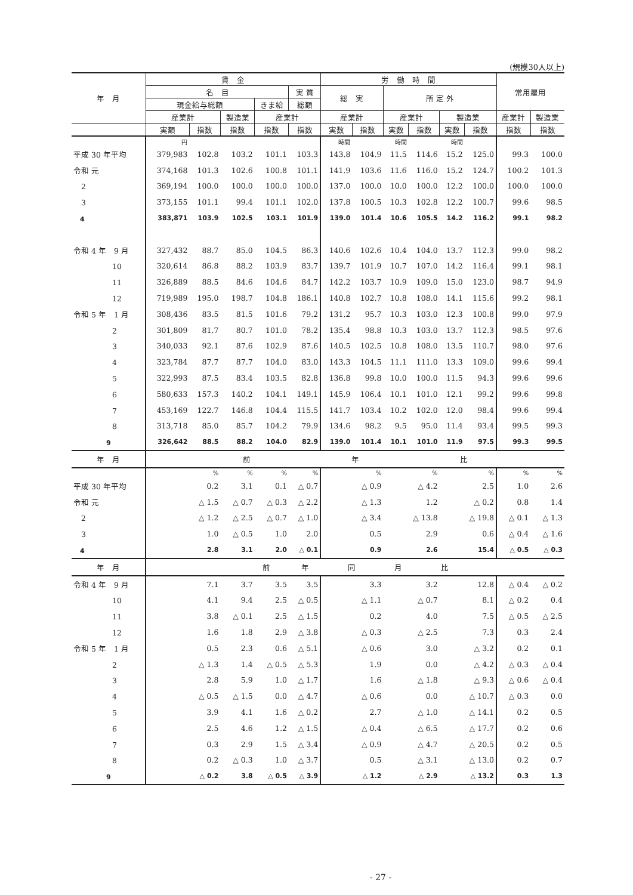(規模30人以上)
| 年 月 | 賃 金 | | | | | 労 働 時 間 | | | | | | 常用雇用 | |
| --- | --- | --- | --- | --- | --- | --- | --- | --- | --- | --- | --- | --- | --- |
| | 名 目 | | | | 実 質 | 総 実 | | 所 定 外 | | | | | |
| | 現金給与総額 | | | きま給 | 総額 | | | | | | | | |
| | 産業計 | | 製造業 | 産業計 | | 産業計 | | 産業計 | | 製造業 | | 産業計 | 製造業 |
| | 実額 | 指数 | 指数 | 指数 | 指数 | 実数 | 指数 | 実数 | 指数 | 実数 | 指数 | 指数 | 指数 |
| | 円 | | | | | 時間 | | 時間 | | 時間 | | | |
| 平成 30 年平均 | 379,983 | 102.8 | 103.2 | 101.1 | 103.3 | 143.8 | 104.9 | 11.5 | 114.6 | 15.2 | 125.0 | 99.3 | 100.0 |
| 令和 元 | 374,168 | 101.3 | 102.6 | 100.8 | 101.1 | 141.9 | 103.6 | 11.6 | 116.0 | 15.2 | 124.7 | 100.2 | 101.3 |
| 2 | 369,194 | 100.0 | 100.0 | 100.0 | 100.0 | 137.0 | 100.0 | 10.0 | 100.0 | 12.2 | 100.0 | 100.0 | 100.0 |
| 3 | 373,155 | 101.1 | 99.4 | 101.1 | 102.0 | 137.8 | 100.5 | 10.3 | 102.8 | 12.2 | 100.7 | 99.6 | 98.5 |
| 4 | 383,871 | 103.9 | 102.5 | 103.1 | 101.9 | 139.0 | 101.4 | 10.6 | 105.5 | 14.2 | 116.2 | 99.1 | 98.2 |
| 令和 4 年 9 月 | 327,432 | 88.7 | 85.0 | 104.5 | 86.3 | 140.6 | 102.6 | 10.4 | 104.0 | 13.7 | 112.3 | 99.0 | 98.2 |
| 10 | 320,614 | 86.8 | 88.2 | 103.9 | 83.7 | 139.7 | 101.9 | 10.7 | 107.0 | 14.2 | 116.4 | 99.1 | 98.1 |
| 11 | 326,889 | 88.5 | 84.6 | 104.6 | 84.7 | 142.2 | 103.7 | 10.9 | 109.0 | 15.0 | 123.0 | 98.7 | 94.9 |
| 12 | 719,989 | 195.0 | 198.7 | 104.8 | 186.1 | 140.8 | 102.7 | 10.8 | 108.0 | 14.1 | 115.6 | 99.2 | 98.1 |
| 令和 5 年 1 月 | 308,436 | 83.5 | 81.5 | 101.6 | 79.2 | 131.2 | 95.7 | 10.3 | 103.0 | 12.3 | 100.8 | 99.0 | 97.9 |
| 2 | 301,809 | 81.7 | 80.7 | 101.0 | 78.2 | 135.4 | 98.8 | 10.3 | 103.0 | 13.7 | 112.3 | 98.5 | 97.6 |
| 3 | 340,033 | 92.1 | 87.6 | 102.9 | 87.6 | 140.5 | 102.5 | 10.8 | 108.0 | 13.5 | 110.7 | 98.0 | 97.6 |
| 4 | 323,784 | 87.7 | 87.7 | 104.0 | 83.0 | 143.3 | 104.5 | 11.1 | 111.0 | 13.3 | 109.0 | 99.6 | 99.4 |
| 5 | 322,993 | 87.5 | 83.4 | 103.5 | 82.8 | 136.8 | 99.8 | 10.0 | 100.0 | 11.5 | 94.3 | 99.6 | 99.6 |
| 6 | 580,633 | 157.3 | 140.2 | 104.1 | 149.1 | 145.9 | 106.4 | 10.1 | 101.0 | 12.1 | 99.2 | 99.6 | 99.8 |
| 7 | 453,169 | 122.7 | 146.8 | 104.4 | 115.5 | 141.7 | 103.4 | 10.2 | 102.0 | 12.0 | 98.4 | 99.6 | 99.4 |
| 8 | 313,718 | 85.0 | 85.7 | 104.2 | 79.9 | 134.6 | 98.2 | 9.5 | 95.0 | 11.4 | 93.4 | 99.5 | 99.3 |
| 9 | 326,642 | 88.5 | 88.2 | 104.0 | 82.9 | 139.0 | 101.4 | 10.1 | 101.0 | 11.9 | 97.5 | 99.3 | 99.5 |
| 年 月 | 前 年 比 | | | | | | | | | | | | |
| | | % | % | % | % | % | | % | | % | | % | % |
| 平成 30 年平均 | | 0.2 | 3.1 | 0.1 | △ 0.7 | △ 0.9 | | △ 4.2 | | 2.5 | | 1.0 | 2.6 |
| 令和 元 | | △ 1.5 | △ 0.7 | △ 0.3 | △ 2.2 | △ 1.3 | | 1.2 | | △ 0.2 | | 0.8 | 1.4 |
| 2 | | △ 1.2 | △ 2.5 | △ 0.7 | △ 1.0 | △ 3.4 | | △ 13.8 | | △ 19.8 | | △ 0.1 | △ 1.3 |
| 3 | | 1.0 | △ 0.5 | 1.0 | 2.0 | 0.5 | | 2.9 | | 0.6 | | △ 0.4 | △ 1.6 |
| 4 | | 2.8 | 3.1 | 2.0 | △ 0.1 | 0.9 | | 2.6 | | 15.4 | | △ 0.5 | △ 0.3 |
| 年 月 | 前 年 同 月 比 | | | | | | | | | | | | |
| 令和 4 年 9 月 | | 7.1 | 3.7 | 3.5 | 3.5 | 3.3 | | 3.2 | | 12.8 | | △ 0.4 | △ 0.2 |
| 10 | | 4.1 | 9.4 | 2.5 | △ 0.5 | △ 1.1 | | △ 0.7 | | 8.1 | | △ 0.2 | 0.4 |
| 11 | | 3.8 | △ 0.1 | 2.5 | △ 1.5 | 0.2 | | 4.0 | | 7.5 | | △ 0.5 | △ 2.5 |
| 12 | | 1.6 | 1.8 | 2.9 | △ 3.8 | △ 0.3 | | △ 2.5 | | 7.3 | | 0.3 | 2.4 |
| 令和 5 年 1 月 | | 0.5 | 2.3 | 0.6 | △ 5.1 | △ 0.6 | | 3.0 | | △ 3.2 | | 0.2 | 0.1 |
| 2 | | △ 1.3 | 1.4 | △ 0.5 | △ 5.3 | 1.9 | | 0.0 | | △ 4.2 | | △ 0.3 | △ 0.4 |
| 3 | | 2.8 | 5.9 | 1.0 | △ 1.7 | 1.6 | | △ 1.8 | | △ 9.3 | | △ 0.6 | △ 0.4 |
| 4 | | △ 0.5 | △ 1.5 | 0.0 | △ 4.7 | △ 0.6 | | 0.0 | | △ 10.7 | | △ 0.3 | 0.0 |
| 5 | | 3.9 | 4.1 | 1.6 | △ 0.2 | 2.7 | | △ 1.0 | | △ 14.1 | | 0.2 | 0.5 |
| 6 | | 2.5 | 4.6 | 1.2 | △ 1.5 | △ 0.4 | | △ 6.5 | | △ 17.7 | | 0.2 | 0.6 |
| 7 | | 0.3 | 2.9 | 1.5 | △ 3.4 | △ 0.9 | | △ 4.7 | | △ 20.5 | | 0.2 | 0.5 |
| 8 | | 0.2 | △ 0.3 | 1.0 | △ 3.7 | 0.5 | | △ 3.1 | | △ 13.0 | | 0.2 | 0.7 |
| 9 | | △ 0.2 | 3.8 | △ 0.5 | △ 3.9 | △ 1.2 | | △ 2.9 | | △ 13.2 | | 0.3 | 1.3 |
- 27 -